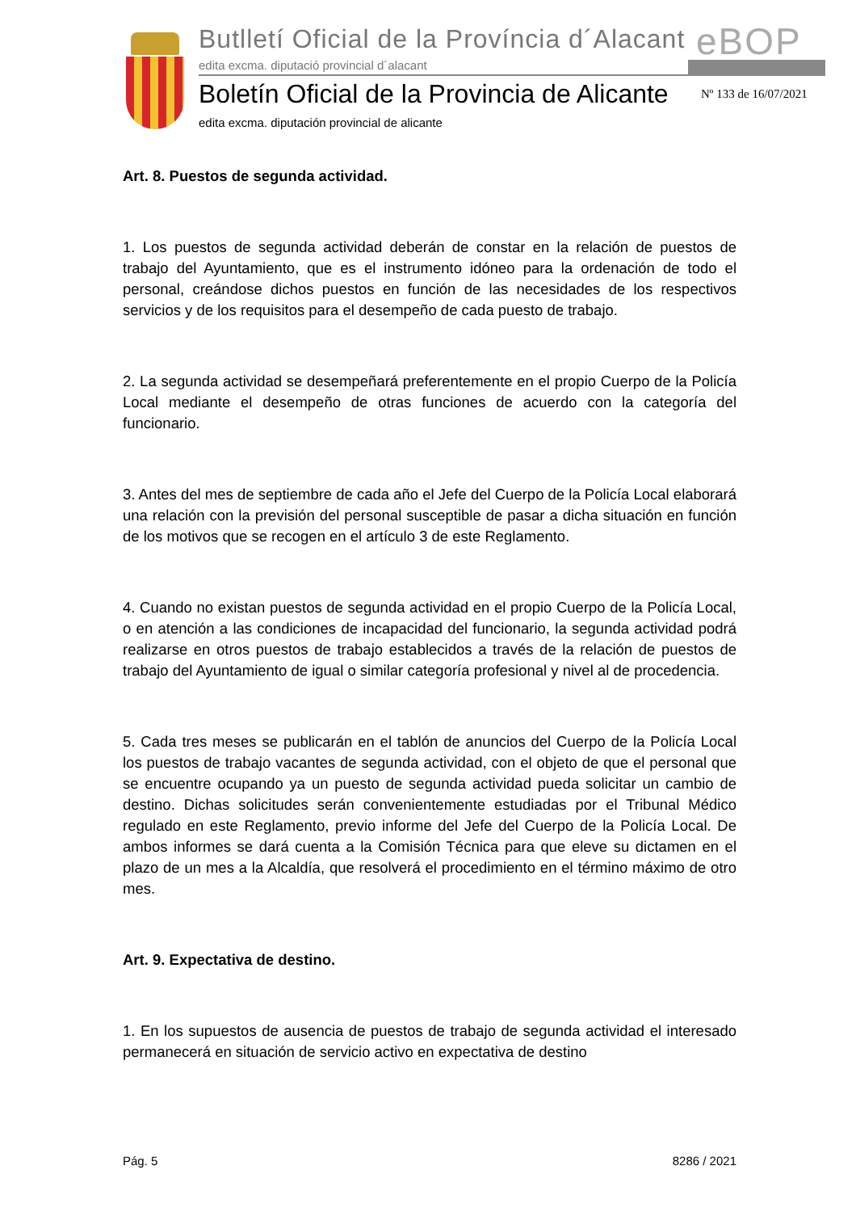Butlletí Oficial de la Província d´Alacant
edita excma. diputació provincial d´alacant
eBOP
Boletín Oficial de la Provincia de Alicante
edita excma. diputación provincial de alicante
Nº 133 de 16/07/2021
Art. 8. Puestos de segunda actividad.
1. Los puestos de segunda actividad deberán de constar en la relación de puestos de trabajo del Ayuntamiento, que es el instrumento idóneo para la ordenación de todo el personal, creándose dichos puestos en función de las necesidades de los respectivos servicios y de los requisitos para el desempeño de cada puesto de trabajo.
2. La segunda actividad se desempeñará preferentemente en el propio Cuerpo de la Policía Local mediante el desempeño de otras funciones de acuerdo con la categoría del funcionario.
3. Antes del mes de septiembre de cada año el Jefe del Cuerpo de la Policía Local elaborará una relación con la previsión del personal susceptible de pasar a dicha situación en función de los motivos que se recogen en el artículo 3 de este Reglamento.
4. Cuando no existan puestos de segunda actividad en el propio Cuerpo de la Policía Local, o en atención a las condiciones de incapacidad del funcionario, la segunda actividad podrá realizarse en otros puestos de trabajo establecidos a través de la relación de puestos de trabajo del Ayuntamiento de igual o similar categoría profesional y nivel al de procedencia.
5. Cada tres meses se publicarán en el tablón de anuncios del Cuerpo de la Policía Local los puestos de trabajo vacantes de segunda actividad, con el objeto de que el personal que se encuentre ocupando ya un puesto de segunda actividad pueda solicitar un cambio de destino. Dichas solicitudes serán convenientemente estudiadas por el Tribunal Médico regulado en este Reglamento, previo informe del Jefe del Cuerpo de la Policía Local. De ambos informes se dará cuenta a la Comisión Técnica para que eleve su dictamen en el plazo de un mes a la Alcaldía, que resolverá el procedimiento en el término máximo de otro mes.
Art. 9. Expectativa de destino.
1. En los supuestos de ausencia de puestos de trabajo de segunda actividad el interesado permanecerá en situación de servicio activo en expectativa de destino
Pág. 5 8286 / 2021